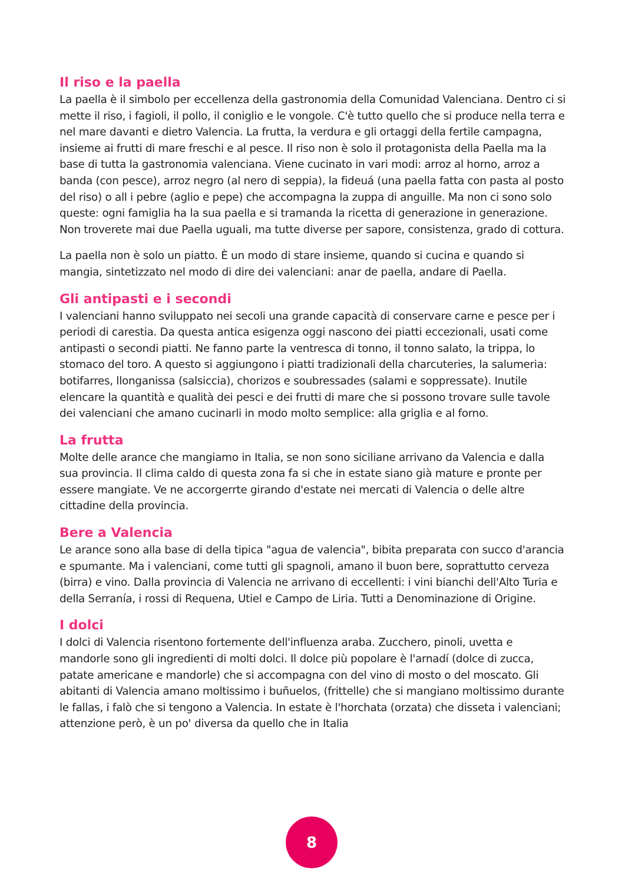Il riso e la paella
La paella è il simbolo per eccellenza della gastronomia della Comunidad Valenciana. Dentro ci si mette il riso, i fagioli, il pollo, il coniglio e le vongole. C'è tutto quello che si produce nella terra e nel mare davanti e dietro Valencia. La frutta, la verdura e gli ortaggi della fertile campagna, insieme ai frutti di mare freschi e al pesce. Il riso non è solo il protagonista della Paella ma la base di tutta la gastronomia valenciana. Viene cucinato in vari modi: arroz al horno, arroz a banda (con pesce), arroz negro (al nero di seppia), la fideuá (una paella fatta con pasta al posto del riso) o all i pebre (aglio e pepe) che accompagna la zuppa di anguille. Ma non ci sono solo queste: ogni famiglia ha la sua paella e si tramanda la ricetta di generazione in generazione. Non troverete mai due Paella uguali, ma tutte diverse per sapore, consistenza, grado di cottura.
La paella non è solo un piatto. È un modo di stare insieme, quando si cucina e quando si mangia, sintetizzato nel modo di dire dei valenciani: anar de paella, andare di Paella.
Gli antipasti e i secondi
I valenciani hanno sviluppato nei secoli una grande capacità di conservare carne e pesce per i periodi di carestia. Da questa antica esigenza oggi nascono dei piatti eccezionali, usati come antipasti o secondi piatti. Ne fanno parte la ventresca di tonno, il tonno salato, la trippa, lo stomaco del toro. A questo si aggiungono i piatti tradizionali della charcuteries, la salumeria: botifarres, llonganissa (salsiccia), chorizos e soubressades (salami e soppressate). Inutile elencare la quantità e qualità dei pesci e dei frutti di mare che si possono trovare sulle tavole dei valenciani che amano cucinarli in modo molto semplice: alla griglia e al forno.
La frutta
Molte delle arance che mangiamo in Italia, se non sono siciliane arrivano da Valencia e dalla sua provincia. Il clima caldo di questa zona fa si che in estate siano già mature e pronte per essere mangiate. Ve ne accorgerrte girando d'estate nei mercati di Valencia o delle altre cittadine della provincia.
Bere a Valencia
Le arance sono alla base di della tipica "agua de valencia", bibita preparata con succo d'arancia e spumante. Ma i valenciani, come tutti gli spagnoli, amano il buon bere, soprattutto cerveza (birra) e vino. Dalla provincia di Valencia ne arrivano di eccellenti: i vini bianchi dell'Alto Turia e della Serranía, i rossi di Requena, Utiel e Campo de Liria. Tutti a Denominazione di Origine.
I dolci
I dolci di Valencia risentono fortemente dell'influenza araba. Zucchero, pinoli, uvetta e mandorle sono gli ingredienti di molti dolci. Il dolce più popolare è l'arnadí (dolce di zucca, patate americane e mandorle) che si accompagna con del vino di mosto o del moscato. Gli abitanti di Valencia amano moltissimo i buñuelos, (frittelle) che si mangiano moltissimo durante le fallas, i falò che si tengono a Valencia. In estate è l'horchata (orzata) che disseta i valenciani; attenzione però, è un po' diversa da quello che in Italia
8